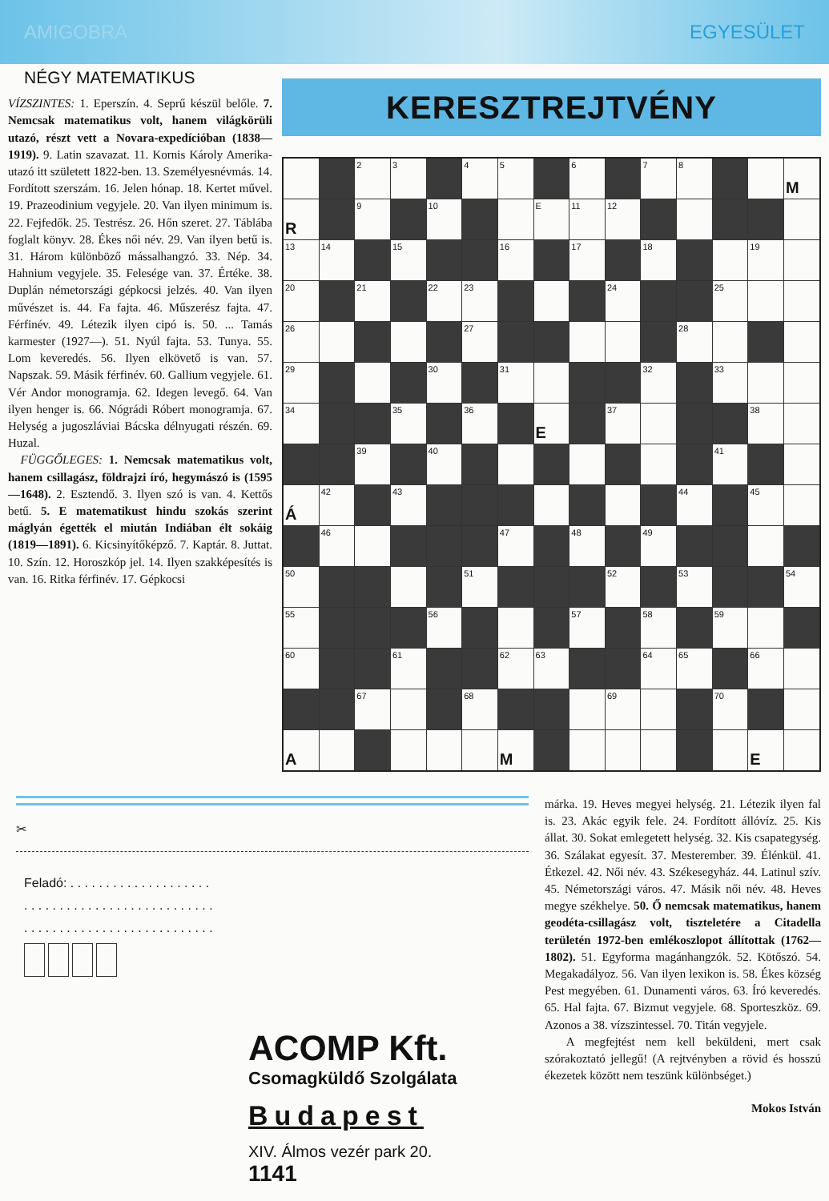AMIGOBRA EGYESÜLET
NÉGY MATEMATIKUS
VÍZSZINTES: 1. Eperszín. 4. Seprű készül belőle. 7. Nemcsak matematikus volt, hanem világkörüli utazó, részt vett a Novara-expedícióban (1838—1919). 9. Latin szavazat. 11. Kornis Károly Amerika-utazó itt született 1822-ben. 13. Személyesnévmás. 14. Fordított szerszám. 16. Jelen hónap. 18. Kertet művel. 19. Prazeodinium vegyjele. 20. Van ilyen minimum is. 22. Fejfedők. 25. Testrész. 26. Hőn szeret. 27. Táblába foglalt könyv. 28. Ékes női név. 29. Van ilyen betű is. 31. Három különböző mássalhangzó. 33. Nép. 34. Hahnium vegyjele. 35. Felesége van. 37. Értéke. 38. Duplán németországi gépkocsi jelzés. 40. Van ilyen művészet is. 44. Fa fajta. 46. Műszerész fajta. 47. Férfinév. 49. Létezik ilyen cipó is. 50. ... Tamás karmester (1927—). 51. Nyúl fajta. 53. Tunya. 55. Lom keveredés. 56. Ilyen elkövető is van. 57. Napszak. 59. Másik férfinév. 60. Gallium vegyjele. 61. Vér Andor monogramja. 62. Idegen levegő. 64. Van ilyen henger is. 66. Nógrádi Róbert monogramja. 67. Helység a jugoszláviai Bácska délnyugati részén. 69. Huzal.
FÜGGŐLEGES: 1. Nemcsak matematikus volt, hanem csillagász, földrajzi író, hegymászó is (1595—1648). 2. Esztendő. 3. Ilyen szó is van. 4. Kettős betű. 5. E matematikust hindu szokás szerint máglyán égették el miután Indiában élt sokáig (1819—1891). 6. Kicsinyítőképző. 7. Kaptár. 8. Juttat. 10. Szín. 12. Horoszkóp jel. 14. Ilyen szakképesítés is van. 16. Ritka férfinév. 17. Gépkocsi
KERESZTREJTVÉNY
| | | 2 | 3 | | 4 | 5 | | 6 | | 7 | 8 | | | M |
| R | | 9 | | 10 | | | E | 11 | 12 | | | | | |
| 13 | 14 | | 15 | | | 16 | | 17 | | 18 | | | 19 | |
| 20 | | 21 | | 22 | 23 | | | | 24 | | | 25 | | |
| 26 | | | | | 27 | | | | | | 28 | | | |
| 29 | | | | 30 | | 31 | | | | 32 | | 33 | | |
| 34 | | | 35 | | 36 | | E | | 37 | | | | 38 | |
| | | 39 | | 40 | | | | | | | | 41 | | |
| Á | 42 | | 43 | | | | | | | | 44 | | 45 | |
| | 46 | | | | | 47 | | 48 | | 49 | | | | |
| 50 | | | | | 51 | | | | 52 | | 53 | | | 54 |
| 55 | | | | 56 | | | | 57 | | 58 | | 59 | | |
| 60 | | | 61 | | | 62 | 63 | | | 64 | 65 | | 66 | |
| | | 67 | | | 68 | | | | 69 | | | 70 | | |
| A | | | | | | M | | | | | | | E | |
✂
Feladó: . . . . . . . . . . . . . . . . . . . .
. . . . . . . . . . . . . . . . . . . . . . . . . . .
. . . . . . . . . . . . . . . . . . . . . . . . . . .
ACOMP Kft.
Csomagküldő Szolgálata
Budapest
XIV. Álmos vezér park 20.
1141
márka. 19. Heves megyei helység. 21. Létezik ilyen fal is. 23. Akác egyik fele. 24. Fordított állóvíz. 25. Kis állat. 30. Sokat emlegetett helység. 32. Kis csapategység. 36. Szálakat egyesít. 37. Mesterember. 39. Élénkül. 41. Étkezel. 42. Női név. 43. Székesegyház. 44. Latinul szív. 45. Németországi város. 47. Másik női név. 48. Heves megye székhelye. 50. Ő nemcsak matematikus, hanem geodéta-csillagász volt, tiszteletére a Citadella területén 1972-ben emlékoszlopot állítottak (1762—1802). 51. Egyforma magánhangzók. 52. Kötőszó. 54. Megakadályoz. 56. Van ilyen lexikon is. 58. Ékes község Pest megyében. 61. Dunamenti város. 63. Író keveredés. 65. Hal fajta. 67. Bizmut vegyjele. 68. Sporteszköz. 69. Azonos a 38. vízszintessel. 70. Titán vegyjele.
A megfejtést nem kell beküldeni, mert csak szórakoztató jellegű! (A rejtvényben a rövid és hosszú ékezetek között nem teszünk különbséget.)
Mokos István